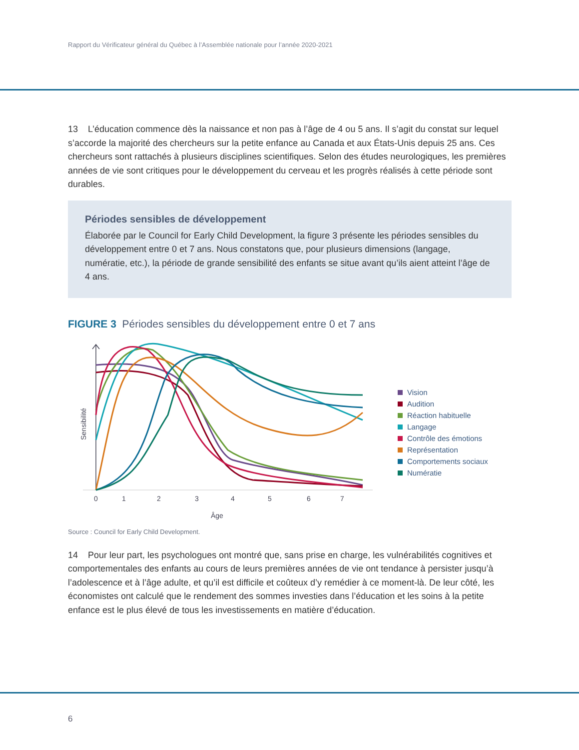Rapport du Vérificateur général du Québec à l’Assemblée nationale pour l’année 2020-2021
13 L’éducation commence dès la naissance et non pas à l’âge de 4 ou 5 ans. Il s’agit du constat sur lequel s’accorde la majorité des chercheurs sur la petite enfance au Canada et aux États-Unis depuis 25 ans. Ces chercheurs sont rattachés à plusieurs disciplines scientifiques. Selon des études neurologiques, les premières années de vie sont critiques pour le développement du cerveau et les progrès réalisés à cette période sont durables.
Périodes sensibles de développement
Élaborée par le Council for Early Child Development, la figure 3 présente les périodes sensibles du développement entre 0 et 7 ans. Nous constatons que, pour plusieurs dimensions (langage, numératie, etc.), la période de grande sensibilité des enfants se situe avant qu’ils aient atteint l’âge de 4 ans.
FIGURE 3 Périodes sensibles du développement entre 0 et 7 ans
Sensibilité
0
1
2
3
4
5
6
7
Âge
Vision
Audition
Réaction habituelle
Langage
Contrôle des émotions
Représentation
Comportements sociaux
Numératie
Source : Council for Early Child Development.
14 Pour leur part, les psychologues ont montré que, sans prise en charge, les vulnérabilités cognitives et comportementales des enfants au cours de leurs premières années de vie ont tendance à persister jusqu’à l’adolescence et à l’âge adulte, et qu’il est difficile et coûteux d’y remédier à ce moment-là. De leur côté, les économistes ont calculé que le rendement des sommes investies dans l’éducation et les soins à la petite enfance est le plus élevé de tous les investissements en matière d’éducation.
6